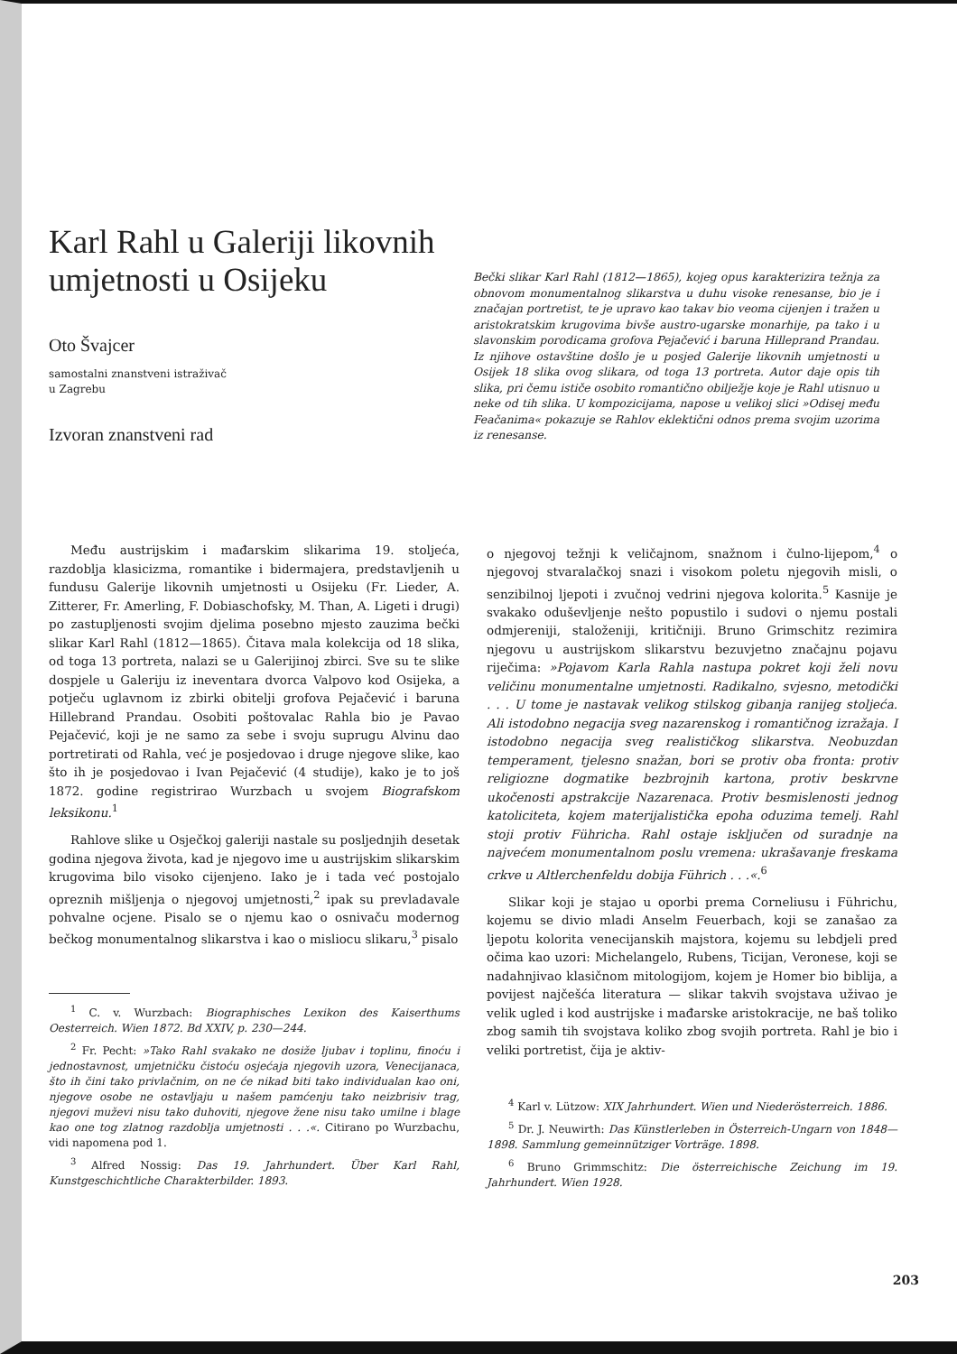Karl Rahl u Galeriji likovnih umjetnosti u Osijeku
Oto Švajcer
samostalni znanstveni istraživač
u Zagrebu
Izvoran znanstveni rad
Bečki slikar Karl Rahl (1812—1865), kojeg opus karakterizira težnja za obnovom monumentalnog slikarstva u duhu visoke renesanse, bio je i značajan portretist, te je upravo kao takav bio veoma cijenjen i tražen u aristokratskim krugovima bivše austro-ugarske monarhije, pa tako i u slavonskim porodicama grofova Pejačević i baruna Hilleprand Prandau. Iz njihove ostavštine došlo je u posjed Galerije likovnih umjetnosti u Osijek 18 slika ovog slikara, od toga 13 portreta. Autor daje opis tih slika, pri čemu ističe osobito romantično obilježje koje je Rahl utisnuo u neke od tih slika. U kompozicijama, napose u velikoj slici »Odisej među Feačanima« pokazuje se Rahlov eklektični odnos prema svojim uzorima iz renesanse.
Među austrijskim i mađarskim slikarima 19. stoljeća, razdoblja klasicizma, romantike i bidermajera, predstavljenih u fundusu Galerije likovnih umjetnosti u Osijeku (Fr. Lieder, A. Zitterer, Fr. Amerling, F. Dobiaschofsky, M. Than, A. Ligeti i drugi) po zastupljenosti svojim djelima posebno mjesto zauzima bečki slikar Karl Rahl (1812—1865). Čitava mala kolekcija od 18 slika, od toga 13 portreta, nalazi se u Galerijinoj zbirci. Sve su te slike dospjele u Galeriju iz ineventara dvorca Valpovo kod Osijeka, a potječu uglavnom iz zbirki obitelji grofova Pejačević i baruna Hillebrand Prandau. Osobiti poštovalac Rahla bio je Pavao Pejačević, koji je ne samo za sebe i svoju suprugu Alvinu dao portretirati od Rahla, već je posjedovao i druge njegove slike, kao što ih je posjedovao i Ivan Pejačević (4 studije), kako je to još 1872. godine registrirao Wurzbach u svojem Biografskom leksikonu.<sup>1</sup>
Rahlove slike u Osječkoj galeriji nastale su posljednjih desetak godina njegova života, kad je njegovo ime u austrijskim slikarskim krugovima bilo visoko cijenjeno. Iako je i tada već postojalo opreznih mišljenja o njegovoj umjetnosti,<sup>2</sup> ipak su prevladavale pohvalne ocjene. Pisalo se o njemu kao o osnivaču modernog bečkog monumentalnog slikarstva i kao o misliocu slikaru,<sup>3</sup> pisalo
<sup>1</sup> C. v. Wurzbach: Biographisches Lexikon des Kaiserthums Oesterreich. Wien 1872. Bd XXIV, p. 230—244.
<sup>2</sup> Fr. Pecht: »Tako Rahl svakako ne dosiže ljubav i toplinu, finoću i jednostavnost, umjetničku čistoću osjećaja njegovih uzora, Venecijanaca, što ih čini tako privlačnim, on ne će nikad biti tako individualan kao oni, njegove osobe ne ostavljaju u našem pamćenju tako neizbrisiv trag, njegovi muževi nisu tako duhoviti, njegove žene nisu tako umilne i blage kao one tog zlatnog razdoblja umjetnosti . . .«. Citirano po Wurzbachu, vidi napomena pod 1.
<sup>3</sup> Alfred Nossig: Das 19. Jahrhundert. Über Karl Rahl, Kunstgeschichtliche Charakterbilder. 1893.
o njegovoj težnji k veličajnom, snažnom i čulno-lijepom,<sup>4</sup> o njegovoj stvaralačkoj snazi i visokom poletu njegovih misli, o senzibilnoj ljepoti i zvučnoj vedrini njegova kolorita.<sup>5</sup> Kasnije je svakako oduševljenje nešto popustilo i sudovi o njemu postali odmjereniji, staloženiji, kritičniji. Bruno Grimschitz rezimira njegovu u austrijskom slikarstvu bezuvjetno značajnu pojavu riječima: »Pojavom Karla Rahla nastupa pokret koji želi novu veličinu monumentalne umjetnosti. Radikalno, svjesno, metodički . . . U tome je nastavak velikog stilskog gibanja ranijeg stoljeća. Ali istodobno negacija sveg nazarenskog i romantičnog izražaja. I istodobno negacija sveg realističkog slikarstva. Neobuzdan temperament, tjelesno snažan, bori se protiv oba fronta: protiv religiozne dogmatike bezbrojnih kartona, protiv beskrvne ukočenosti apstrakcije Nazarenaca. Protiv besmislenosti jednog katoliciteta, kojem materijalistička epoha oduzima temelj. Rahl stoji protiv Führicha. Rahl ostaje isključen od suradnje na najvećem monumentalnom poslu vremena: ukrašavanje freskama crkve u Altlerchenfeldu dobija Führich . . .«.<sup>6</sup>
Slikar koji je stajao u oporbi prema Corneliusu i Führichu, kojemu se divio mladi Anselm Feuerbach, koji se zanašao za ljepotu kolorita venecijanskih majstora, kojemu su lebdjeli pred očima kao uzori: Michelangelo, Rubens, Ticijan, Veronese, koji se nadahnjivao klasičnom mitologijom, kojem je Homer bio biblija, a povijest najčešća literatura — slikar takvih svojstava uživao je velik ugled i kod austrijske i mađarske aristokracije, ne baš toliko zbog samih tih svojstava koliko zbog svojih portreta. Rahl je bio i veliki portretist, čija je aktiv-
<sup>4</sup> Karl v. Lützow: XIX Jahrhundert. Wien und Niederösterreich. 1886.
<sup>5</sup> Dr. J. Neuwirth: Das Künstlerleben in Österreich-Ungarn von 1848—1898. Sammlung gemeinnütziger Vorträge. 1898.
<sup>6</sup> Bruno Grimmschitz: Die österreichische Zeichung im 19. Jahrhundert. Wien 1928.
203